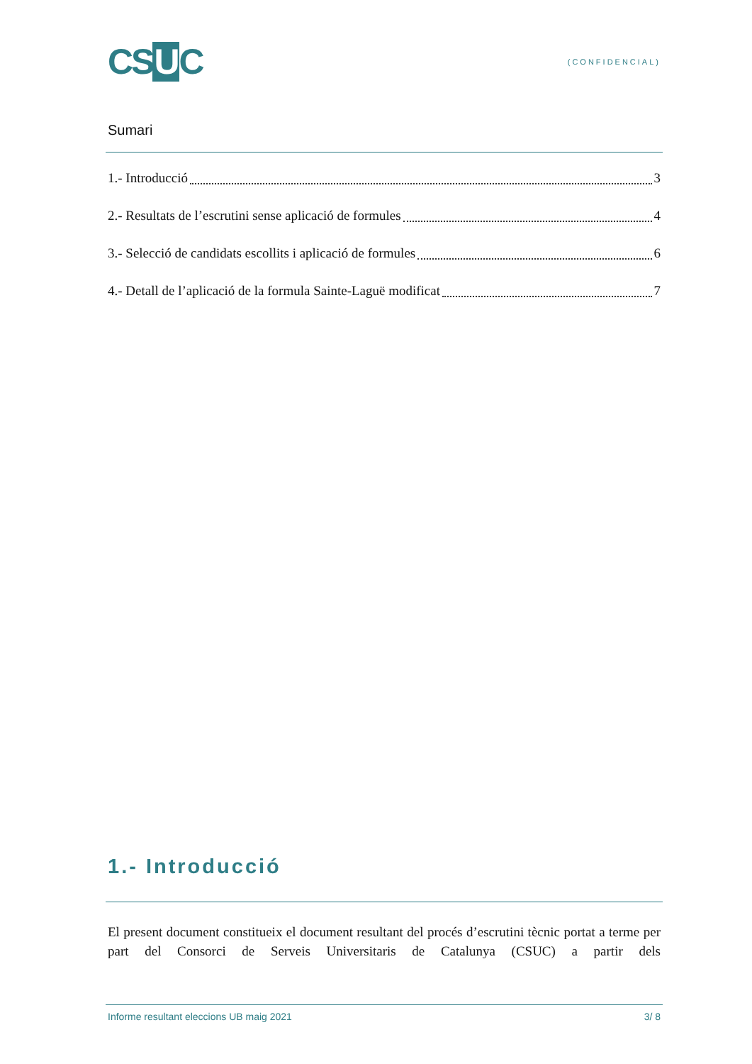CSUC
(CONFIDENCIAL)
Sumari
1.- Introducció 3
2.- Resultats de l’escrutini sense aplicació de formules 4
3.- Selecció de candidats escollits i aplicació de formules 6
4.- Detall de l’aplicació de la formula Sainte-Laguë modificat 7
1.- Introducció
El present document constitueix el document resultant del procés d’escrutini tècnic portat a terme per part del Consorci de Serveis Universitaris de Catalunya (CSUC) a partir dels
Informe resultant eleccions UB maig 2021 3/ 8